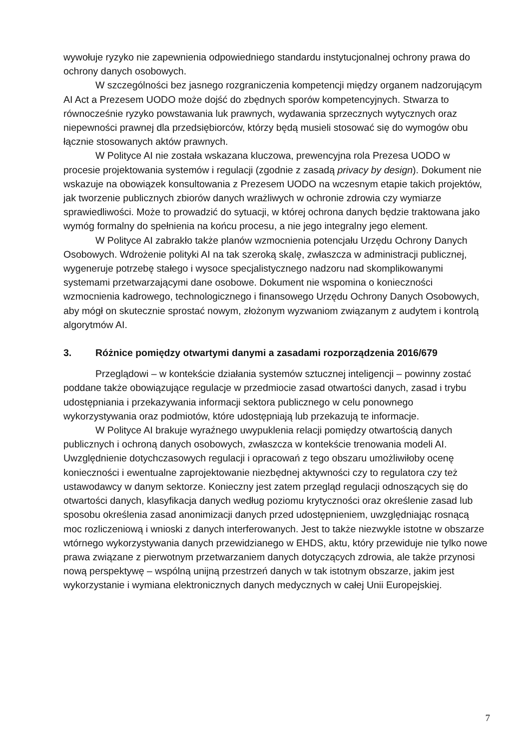wywołuje ryzyko nie zapewnienia odpowiedniego standardu instytucjonalnej ochrony prawa do ochrony danych osobowych.
W szczególności bez jasnego rozgraniczenia kompetencji między organem nadzorującym AI Act a Prezesem UODO może dojść do zbędnych sporów kompetencyjnych. Stwarza to równocześnie ryzyko powstawania luk prawnych, wydawania sprzecznych wytycznych oraz niepewności prawnej dla przedsiębiorców, którzy będą musieli stosować się do wymogów obu łącznie stosowanych aktów prawnych.
W Polityce AI nie została wskazana kluczowa, prewencyjna rola Prezesa UODO w procesie projektowania systemów i regulacji (zgodnie z zasadą privacy by design). Dokument nie wskazuje na obowiązek konsultowania z Prezesem UODO na wczesnym etapie takich projektów, jak tworzenie publicznych zbiorów danych wrażliwych w ochronie zdrowia czy wymiarze sprawiedliwości. Może to prowadzić do sytuacji, w której ochrona danych będzie traktowana jako wymóg formalny do spełnienia na końcu procesu, a nie jego integralny jego element.
W Polityce AI zabrakło także planów wzmocnienia potencjału Urzędu Ochrony Danych Osobowych. Wdrożenie polityki AI na tak szeroką skalę, zwłaszcza w administracji publicznej, wygeneruje potrzebę stałego i wysoce specjalistycznego nadzoru nad skomplikowanymi systemami przetwarzającymi dane osobowe. Dokument nie wspomina o konieczności wzmocnienia kadrowego, technologicznego i finansowego Urzędu Ochrony Danych Osobowych, aby mógł on skutecznie sprostać nowym, złożonym wyzwaniom związanym z audytem i kontrolą algorytmów AI.
3. Różnice pomiędzy otwartymi danymi a zasadami rozporządzenia 2016/679
Przeglądowi – w kontekście działania systemów sztucznej inteligencji – powinny zostać poddane także obowiązujące regulacje w przedmiocie zasad otwartości danych, zasad i trybu udostępniania i przekazywania informacji sektora publicznego w celu ponownego wykorzystywania oraz podmiotów, które udostępniają lub przekazują te informacje.
W Polityce AI brakuje wyraźnego uwypuklenia relacji pomiędzy otwartością danych publicznych i ochroną danych osobowych, zwłaszcza w kontekście trenowania modeli AI. Uwzględnienie dotychczasowych regulacji i opracowań z tego obszaru umożliwiłoby ocenę konieczności i ewentualne zaprojektowanie niezbędnej aktywności czy to regulatora czy też ustawodawcy w danym sektorze. Konieczny jest zatem przegląd regulacji odnoszących się do otwartości danych, klasyfikacja danych według poziomu krytyczności oraz określenie zasad lub sposobu określenia zasad anonimizacji danych przed udostępnieniem, uwzględniając rosnącą moc rozliczeniową i wnioski z danych interferowanych. Jest to także niezwykle istotne w obszarze wtórnego wykorzystywania danych przewidzianego w EHDS, aktu, który przewiduje nie tylko nowe prawa związane z pierwotnym przetwarzaniem danych dotyczących zdrowia, ale także przynosi nową perspektywę – wspólną unijną przestrzeń danych w tak istotnym obszarze, jakim jest wykorzystanie i wymiana elektronicznych danych medycznych w całej Unii Europejskiej.
7